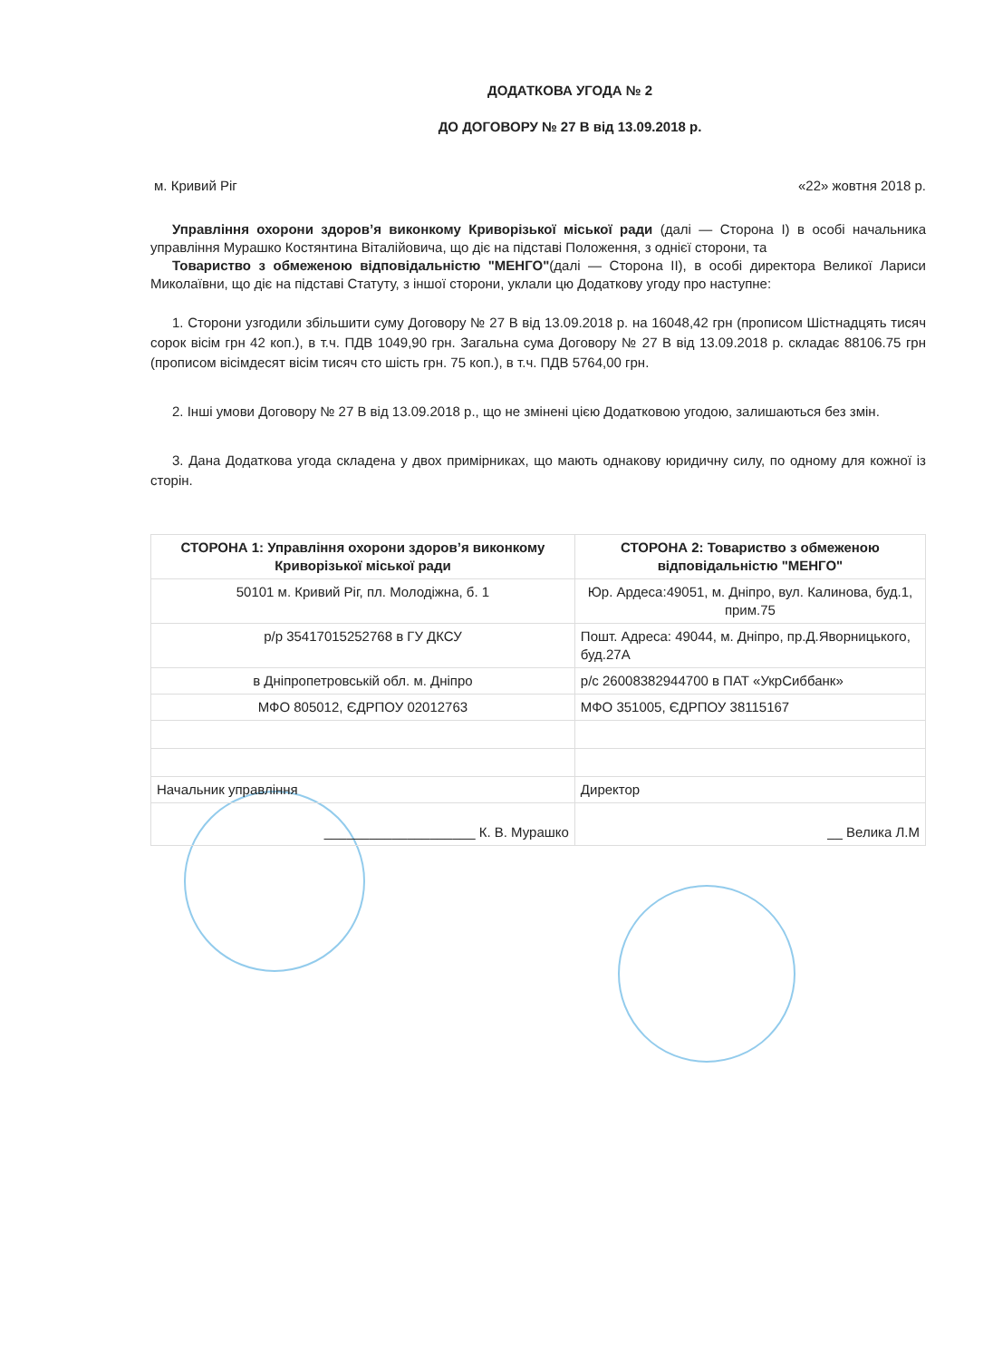ДОДАТКОВА УГОДА № 2
ДО ДОГОВОРУ № 27 В від 13.09.2018 р.
м. Кривий Ріг «22» жовтня 2018 р.
Управління охорони здоров’я виконкому Криворізької міської ради (далі — Сторона І) в особі начальника управління Мурашко Костянтина Віталійовича, що діє на підставі Положення, з однієї сторони, та
Товариство з обмеженою відповідальністю "МЕНГО"(далі — Сторона ІІ), в особі директора Великої Лариси Миколаївни, що діє на підставі Статуту, з іншої сторони, уклали цю Додаткову угоду про наступне:
1. Сторони узгодили збільшити суму Договору № 27 В від 13.09.2018 р. на 16048,42 грн (прописом Шістнадцять тисяч сорок вісім грн 42 коп.), в т.ч. ПДВ 1049,90 грн. Загальна сума Договору № 27 В від 13.09.2018 р. складає 88106.75 грн (прописом вісімдесят вісім тисяч сто шість грн. 75 коп.), в т.ч. ПДВ 5764,00 грн.
2. Інші умови Договору № 27 В від 13.09.2018 р., що не змінені цією Додатковою угодою, залишаються без змін.
3. Дана Додаткова угода складена у двох примірниках, що мають однакову юридичну силу, по одному для кожної із сторін.
| СТОРОНА 1: Управління охорони здоров’я виконкому Криворізької міської ради | СТОРОНА 2: Товариство з обмеженою відповідальністю "МЕНГО" |
| --- | --- |
| 50101 м. Кривий Ріг, пл. Молодіжна, б. 1 | Юр. Ардеса:49051, м. Дніпро, вул. Калинова, буд.1, прим.75 |
| р/р 35417015252768 в ГУ ДКСУ | Пошт. Адреса: 49044, м. Дніпро, пр.Д.Яворницького, буд.27А |
| в Дніпропетровській обл. м. Дніпро | р/с 26008382944700 в ПАТ «УкрСиббанк» |
| МФО 805012, ЄДРПОУ 02012763 | МФО 351005, ЄДРПОУ 38115167 |
| Начальник управління | Директор |
| ____________________ К. В. Мурашко | __ Велика Л.М |